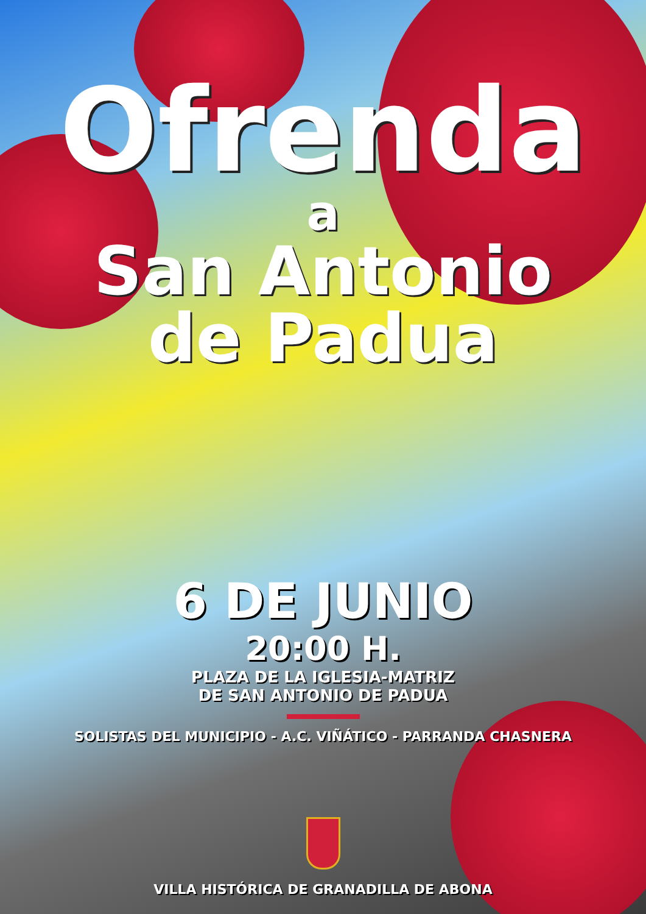Ofrenda
a
San Antonio
de Padua
6 DE JUNIO
20:00 H.
PLAZA DE LA IGLESIA-MATRIZ
DE SAN ANTONIO DE PADUA
SOLISTAS DEL MUNICIPIO - A.C. VIÑÁTICO - PARRANDA CHASNERA
VILLA HISTÓRICA DE GRANADILLA DE ABONA